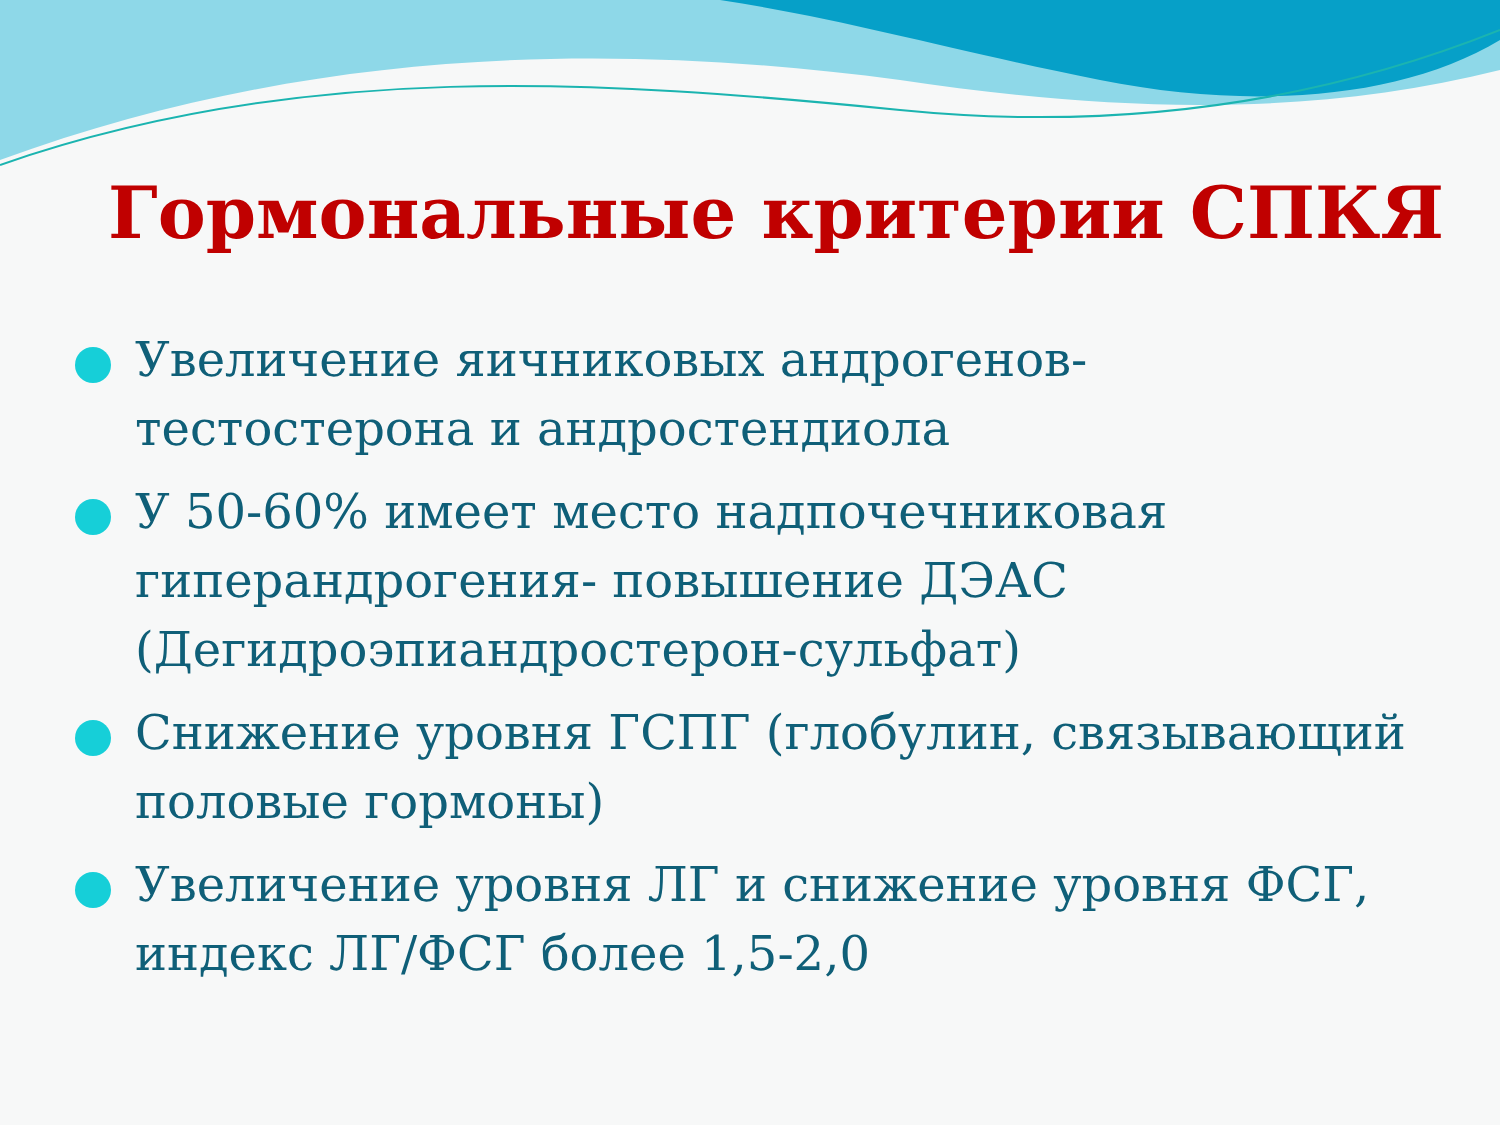Гормональные критерии СПКЯ
Увеличение яичниковых андрогенов-тестостерона и андростендиола
У 50-60% имеет место надпочечниковая гиперандрогения- повышение ДЭАС (Дегидроэпиандростерон-сульфат)
Снижение уровня ГСПГ (глобулин, связывающий половые гормоны)
Увеличение уровня ЛГ и снижение уровня ФСГ, индекс ЛГ/ФСГ более 1,5-2,0